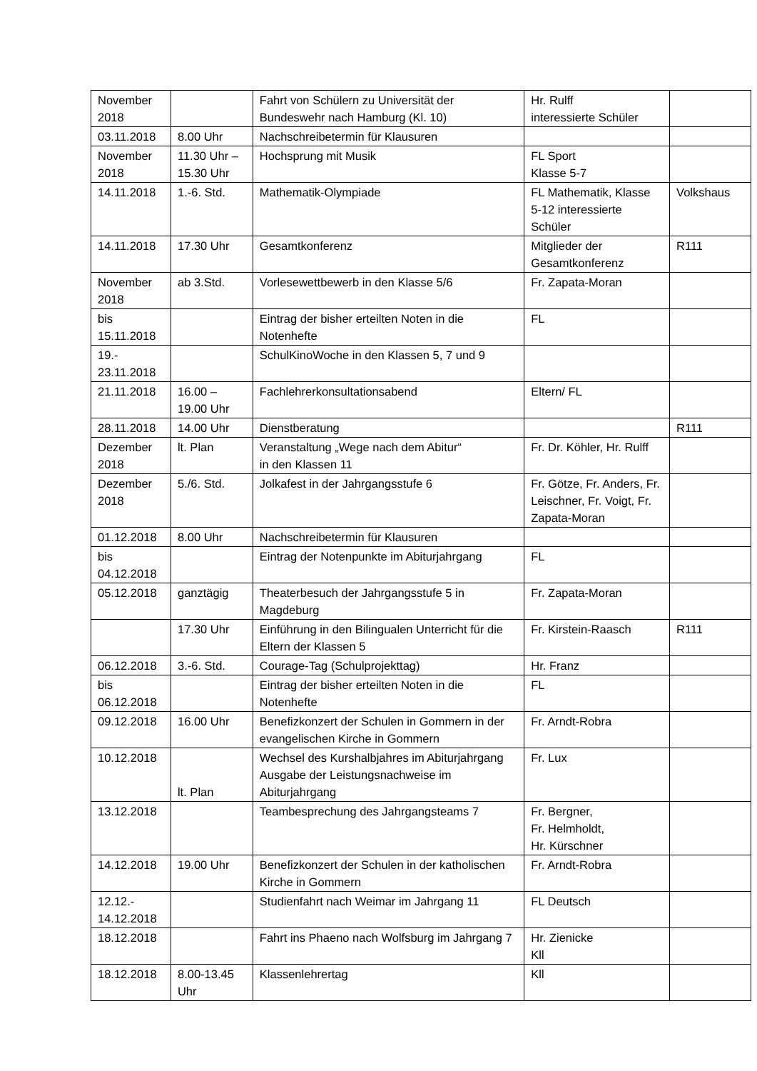| November 2018 | | Fahrt von Schülern zu Universität der Bundeswehr nach Hamburg (Kl. 10) | Hr. Rulff interessierte Schüler | |
| 03.11.2018 | 8.00 Uhr | Nachschreibetermin für Klausuren | | |
| November 2018 | 11.30 Uhr – 15.30 Uhr | Hochsprung mit Musik | FL Sport Klasse 5-7 | |
| 14.11.2018 | 1.-6. Std. | Mathematik-Olympiade | FL Mathematik, Klasse 5-12 interessierte Schüler | Volkshaus |
| 14.11.2018 | 17.30 Uhr | Gesamtkonferenz | Mitglieder der Gesamtkonferenz | R111 |
| November 2018 | ab 3.Std. | Vorlesewettbewerb in den Klasse 5/6 | Fr. Zapata-Moran | |
| bis 15.11.2018 | | Eintrag der bisher erteilten Noten in die Notenhefte | FL | |
| 19.- 23.11.2018 | | SchulKinoWoche in den Klassen 5, 7 und 9 | | |
| 21.11.2018 | 16.00 – 19.00 Uhr | Fachlehrerkonsultationsabend | Eltern/ FL | |
| 28.11.2018 | 14.00 Uhr | Dienstberatung | | R111 |
| Dezember 2018 | lt. Plan | Veranstaltung „Wege nach dem Abitur“ in den Klassen 11 | Fr. Dr. Köhler, Hr. Rulff | |
| Dezember 2018 | 5./6. Std. | Jolkafest in der Jahrgangsstufe 6 | Fr. Götze, Fr. Anders, Fr. Leischner, Fr. Voigt, Fr. Zapata-Moran | |
| 01.12.2018 | 8.00 Uhr | Nachschreibetermin für Klausuren | | |
| bis 04.12.2018 | | Eintrag der Notenpunkte im Abiturjahrgang | FL | |
| 05.12.2018 | ganztägig | Theaterbesuch der Jahrgangsstufe 5 in Magdeburg | Fr. Zapata-Moran | |
| | 17.30 Uhr | Einführung in den Bilingualen Unterricht für die Eltern der Klassen 5 | Fr. Kirstein-Raasch | R111 |
| 06.12.2018 | 3.-6. Std. | Courage-Tag (Schulprojekttag) | Hr. Franz | |
| bis 06.12.2018 | | Eintrag der bisher erteilten Noten in die Notenhefte | FL | |
| 09.12.2018 | 16.00 Uhr | Benefizkonzert der Schulen in Gommern in der evangelischen Kirche in Gommern | Fr. Arndt-Robra | |
| 10.12.2018 | lt. Plan | Wechsel des Kurshalbjahres im Abiturjahrgang Ausgabe der Leistungsnachweise im Abiturjahrgang | Fr. Lux | |
| 13.12.2018 | | Teambesprechung des Jahrgangsteams 7 | Fr. Bergner, Fr. Helmholdt, Hr. Kürschner | |
| 14.12.2018 | 19.00 Uhr | Benefizkonzert der Schulen in der katholischen Kirche in Gommern | Fr. Arndt-Robra | |
| 12.12.- 14.12.2018 | | Studienfahrt nach Weimar im Jahrgang 11 | FL Deutsch | |
| 18.12.2018 | | Fahrt ins Phaeno nach Wolfsburg im Jahrgang 7 | Hr. Zienicke Kll | |
| 18.12.2018 | 8.00-13.45 Uhr | Klassenlehrertag | Kll | |